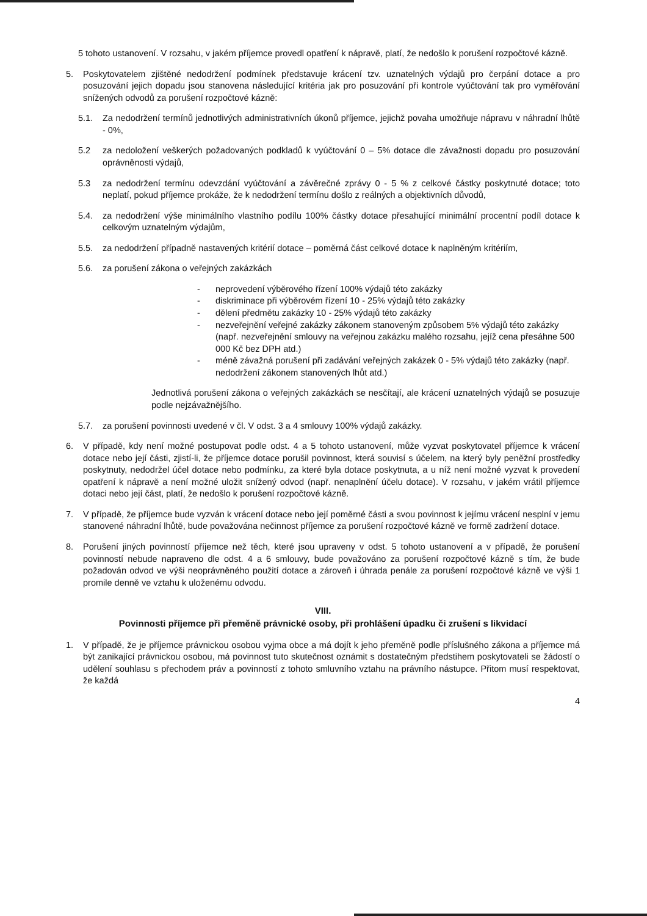5 tohoto ustanovení. V rozsahu, v jakém příjemce provedl opatření k nápravě, platí, že nedošlo k porušení rozpočtové kázně.
5. Poskytovatelem zjištěné nedodržení podmínek představuje krácení tzv. uznatelných výdajů pro čerpání dotace a pro posuzování jejich dopadu jsou stanovena následující kritéria jak pro posuzování při kontrole vyúčtování tak pro vyměřování snížených odvodů za porušení rozpočtové kázně:
5.1. Za nedodržení termínů jednotlivých administrativních úkonů příjemce, jejichž povaha umožňuje nápravu v náhradní lhůtě - 0%,
5.2 za nedoložení veškerých požadovaných podkladů k vyúčtování 0 – 5% dotace dle závažnosti dopadu pro posuzování oprávněnosti výdajů,
5.3 za nedodržení termínu odevzdání vyúčtování a závěrečné zprávy 0 - 5 % z celkové částky poskytnuté dotace; toto neplatí, pokud příjemce prokáže, že k nedodržení termínu došlo z reálných a objektivních důvodů,
5.4. za nedodržení výše minimálního vlastního podílu 100% částky dotace přesahující minimální procentní podíl dotace k celkovým uznatelným výdajům,
5.5. za nedodržení případně nastavených kritérií dotace – poměrná část celkové dotace k naplněným kritériím,
5.6. za porušení zákona o veřejných zakázkách
- neprovedení výběrového řízení 100% výdajů této zakázky
- diskriminace při výběrovém řízení 10 - 25% výdajů této zakázky
- dělení předmětu zakázky 10 - 25% výdajů této zakázky
- nezveřejnění veřejné zakázky zákonem stanoveným způsobem 5% výdajů této zakázky (např. nezveřejnění smlouvy na veřejnou zakázku malého rozsahu, jejíž cena přesáhne 500 000 Kč bez DPH atd.)
- méně závažná porušení při zadávání veřejných zakázek 0 - 5% výdajů této zakázky (např. nedodržení zákonem stanovených lhůt atd.)
Jednotlivá porušení zákona o veřejných zakázkách se nesčítají, ale krácení uznatelných výdajů se posuzuje podle nejzávažnějšího.
5.7. za porušení povinnosti uvedené v čl. V odst. 3 a 4 smlouvy 100% výdajů zakázky.
6. V případě, kdy není možné postupovat podle odst. 4 a 5 tohoto ustanovení, může vyzvat poskytovatel příjemce k vrácení dotace nebo její části, zjistí-li, že příjemce dotace porušil povinnost, která souvisí s účelem, na který byly peněžní prostředky poskytnuty, nedodržel účel dotace nebo podmínku, za které byla dotace poskytnuta, a u níž není možné vyzvat k provedení opatření k nápravě a není možné uložit snížený odvod (např. nenaplnění účelu dotace). V rozsahu, v jakém vrátil příjemce dotaci nebo její část, platí, že nedošlo k porušení rozpočtové kázně.
7. V případě, že příjemce bude vyzván k vrácení dotace nebo její poměrné části a svou povinnost k jejímu vrácení nesplní v jemu stanovené náhradní lhůtě, bude považována nečinnost příjemce za porušení rozpočtové kázně ve formě zadržení dotace.
8. Porušení jiných povinností příjemce než těch, které jsou upraveny v odst. 5 tohoto ustanovení a v případě, že porušení povinností nebude napraveno dle odst. 4 a 6 smlouvy, bude považováno za porušení rozpočtové kázně s tím, že bude požadován odvod ve výši neoprávněného použití dotace a zároveň i úhrada penále za porušení rozpočtové kázně ve výši 1 promile denně ve vztahu k uloženému odvodu.
VIII.
Povinnosti příjemce při přeměně právnické osoby, při prohlášení úpadku či zrušení s likvidací
1. V případě, že je příjemce právnickou osobou vyjma obce a má dojít k jeho přeměně podle příslušného zákona a příjemce má být zanikající právnickou osobou, má povinnost tuto skutečnost oznámit s dostatečným předstihem poskytovateli se žádostí o udělení souhlasu s přechodem práv a povinností z tohoto smluvního vztahu na právního nástupce. Přitom musí respektovat, že každá
4